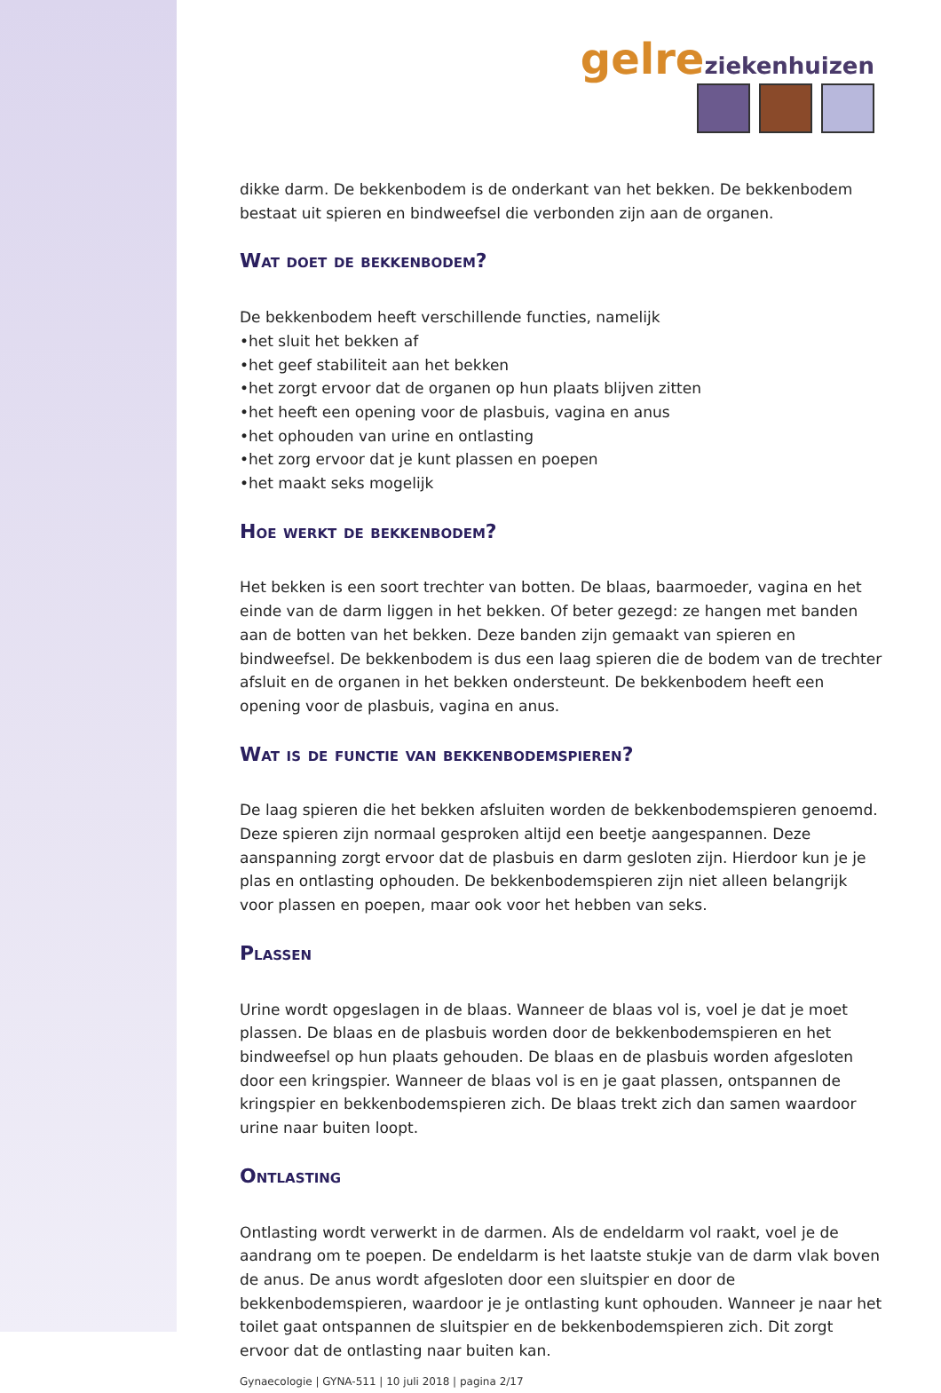gelre ziekenhuizen
dikke darm. De bekkenbodem is de onderkant van het bekken. De bekkenbodem bestaat uit spieren en bindweefsel die verbonden zijn aan de organen.
Wat doet de bekkenbodem?
De bekkenbodem heeft verschillende functies, namelijk
•het sluit het bekken af
•het geef stabiliteit aan het bekken
•het zorgt ervoor dat de organen op hun plaats blijven zitten
•het heeft een opening voor de plasbuis, vagina en anus
•het ophouden van urine en ontlasting
•het zorg ervoor dat je kunt plassen en poepen
•het maakt seks mogelijk
Hoe werkt de bekkenbodem?
Het bekken is een soort trechter van botten. De blaas, baarmoeder, vagina en het einde van de darm liggen in het bekken. Of beter gezegd: ze hangen met banden aan de botten van het bekken. Deze banden zijn gemaakt van spieren en bindweefsel. De bekkenbodem is dus een laag spieren die de bodem van de trechter afsluit en de organen in het bekken ondersteunt. De bekkenbodem heeft een opening voor de plasbuis, vagina en anus.
Wat is de functie van bekkenbodemspieren?
De laag spieren die het bekken afsluiten worden de bekkenbodemspieren genoemd. Deze spieren zijn normaal gesproken altijd een beetje aangespannen. Deze aanspanning zorgt ervoor dat de plasbuis en darm gesloten zijn. Hierdoor kun je je plas en ontlasting ophouden. De bekkenbodemspieren zijn niet alleen belangrijk voor plassen en poepen, maar ook voor het hebben van seks.
Plassen
Urine wordt opgeslagen in de blaas. Wanneer de blaas vol is, voel je dat je moet plassen. De blaas en de plasbuis worden door de bekkenbodemspieren en het bindweefsel op hun plaats gehouden. De blaas en de plasbuis worden afgesloten door een kringspier. Wanneer de blaas vol is en je gaat plassen, ontspannen de kringspier en bekkenbodemspieren zich. De blaas trekt zich dan samen waardoor urine naar buiten loopt.
Ontlasting
Ontlasting wordt verwerkt in de darmen. Als de endeldarm vol raakt, voel je de aandrang om te poepen. De endeldarm is het laatste stukje van de darm vlak boven de anus. De anus wordt afgesloten door een sluitspier en door de bekkenbodemspieren, waardoor je je ontlasting kunt ophouden. Wanneer je naar het toilet gaat ontspannen de sluitspier en de bekkenbodemspieren zich. Dit zorgt ervoor dat de ontlasting naar buiten kan.
Gynaecologie | GYNA-511 | 10 juli 2018 | pagina 2/17